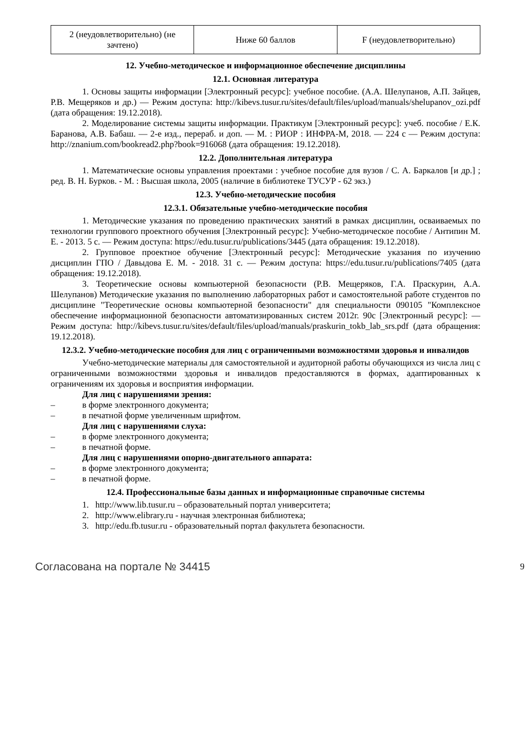| 2 (неудовлетворительно) (не зачтено) | Ниже 60 баллов | F (неудовлетворительно) |
12. Учебно-методическое и информационное обеспечение дисциплины
12.1. Основная литература
1. Основы защиты информации [Электронный ресурс]: учебное пособие. (А.А. Шелупанов, А.П. Зайцев, Р.В. Мещеряков и др.) — Режим доступа: http://kibevs.tusur.ru/sites/default/files/upload/manuals/shelupanov_ozi.pdf (дата обращения: 19.12.2018).
2. Моделирование системы защиты информации. Практикум [Электронный ресурс]: учеб. пособие / Е.К. Баранова, А.В. Бабаш. — 2-е изд., перераб. и доп. — М. : РИОР : ИНФРА-М, 2018. — 224 с — Режим доступа: http://znanium.com/bookread2.php?book=916068 (дата обращения: 19.12.2018).
12.2. Дополнительная литература
1. Математические основы управления проектами : учебное пособие для вузов / С. А. Баркалов [и др.] ; ред. В. Н. Бурков. - М. : Высшая школа, 2005 (наличие в библиотеке ТУСУР - 62 экз.)
12.3. Учебно-методические пособия
12.3.1. Обязательные учебно-методические пособия
1. Методические указания по проведению практических занятий в рамках дисциплин, осваиваемых по технологии группового проектного обучения [Электронный ресурс]: Учебно-методическое пособие / Антипин М. Е. - 2013. 5 с. — Режим доступа: https://edu.tusur.ru/publications/3445 (дата обращения: 19.12.2018).
2. Групповое проектное обучение [Электронный ресурс]: Методические указания по изучению дисциплин ГПО / Давыдова Е. М. - 2018. 31 с. — Режим доступа: https://edu.tusur.ru/publications/7405 (дата обращения: 19.12.2018).
3. Теоретические основы компьютерной безопасности (Р.В. Мещеряков, Г.А. Праскурин, А.А. Шелупанов) Методические указания по выполнению лабораторных работ и самостоятельной работе студентов по дисциплине "Теоретические основы компьютерной безопасности" для специальности 090105 "Комплексное обеспечение информационной безопасности автоматизированных систем 2012г. 90с [Электронный ресурс]: — Режим доступа: http://kibevs.tusur.ru/sites/default/files/upload/manuals/praskurin_tokb_lab_srs.pdf (дата обращения: 19.12.2018).
12.3.2. Учебно-методические пособия для лиц с ограниченными возможностями здоровья и инвалидов
Учебно-методические материалы для самостоятельной и аудиторной работы обучающихся из числа лиц с ограниченными возможностями здоровья и инвалидов предоставляются в формах, адаптированных к ограничениям их здоровья и восприятия информации.
Для лиц с нарушениями зрения:
– в форме электронного документа;
– в печатной форме увеличенным шрифтом.
Для лиц с нарушениями слуха:
– в форме электронного документа;
– в печатной форме.
Для лиц с нарушениями опорно-двигательного аппарата:
– в форме электронного документа;
– в печатной форме.
12.4. Профессиональные базы данных и информационные справочные системы
1. http://www.lib.tusur.ru – образовательный портал университета;
2. http://www.elibrary.ru - научная электронная библиотека;
3. http://edu.fb.tusur.ru - образовательный портал факультета безопасности.
Согласована на портале № 34415 9